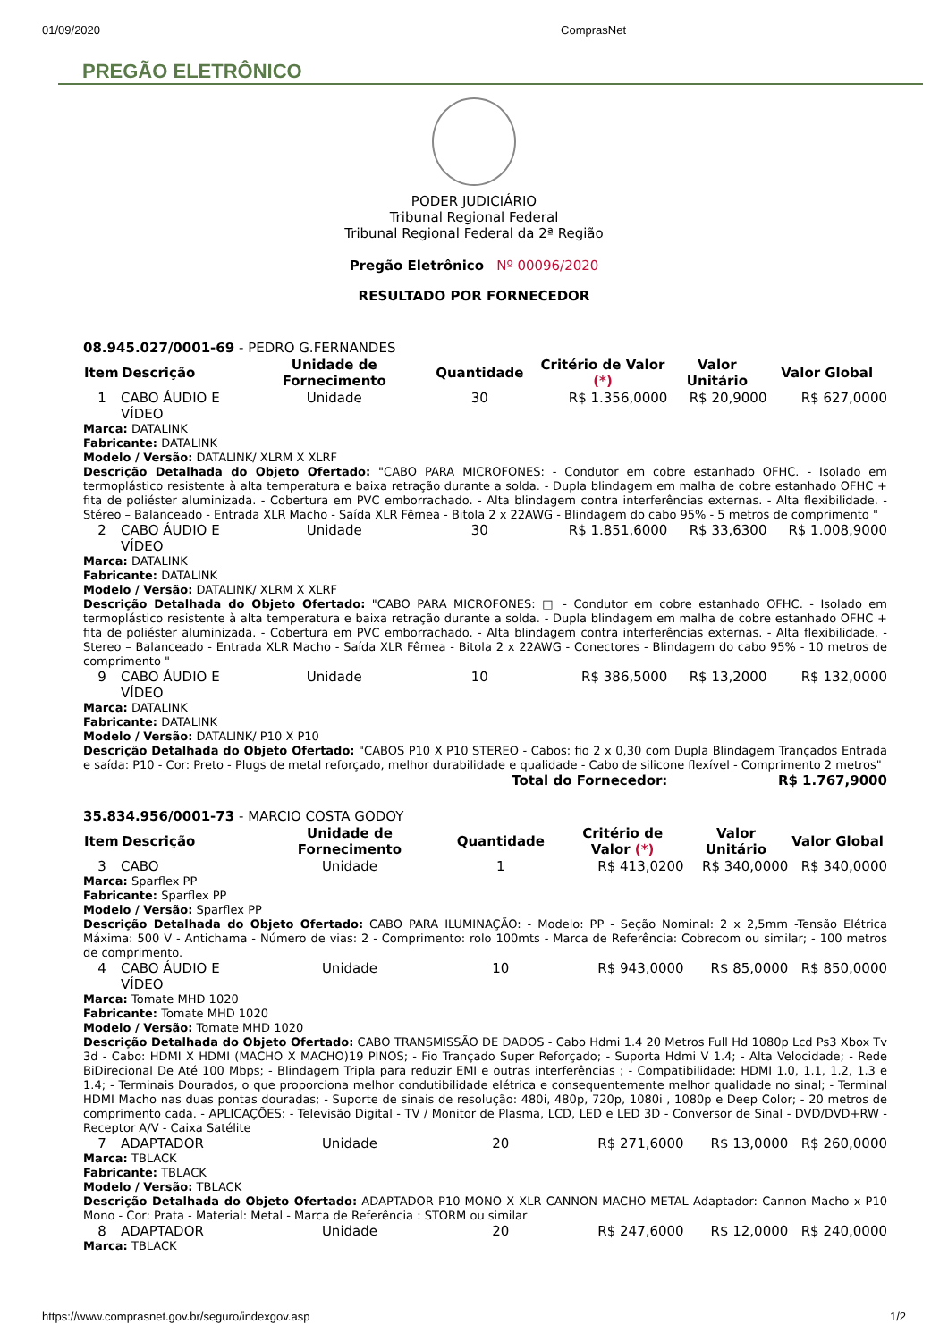01/09/2020 ComprasNet
PREGÃO ELETRÔNICO
PODER JUDICIÁRIO
Tribunal Regional Federal
Tribunal Regional Federal da 2ª Região
Pregão Eletrônico Nº 00096/2020
RESULTADO POR FORNECEDOR
08.945.027/0001-69 - PEDRO G.FERNANDES
| Item | Descrição | Unidade de Fornecimento | Quantidade | Critério de Valor (*) | Valor Unitário | Valor Global |
| --- | --- | --- | --- | --- | --- | --- |
| 1 | CABO ÁUDIO E VÍDEO | Unidade | 30 | R$ 1.356,0000 | R$ 20,9000 | R$ 627,0000 |
| Marca: DATALINK Fabricante: DATALINK Modelo / Versão: DATALINK/ XLRM X XLRF Descrição Detalhada do Objeto Ofertado: "CABO PARA MICROFONES: - Condutor em cobre estanhado OFHC. - Isolado em termoplástico resistente à alta temperatura e baixa retração durante a solda. - Dupla blindagem em malha de cobre estanhado OFHC + fita de poliéster aluminizada. - Cobertura em PVC emborrachado. - Alta blindagem contra interferências externas. - Alta flexibilidade. - Stéreo – Balanceado - Entrada XLR Macho - Saída XLR Fêmea - Bitola 2 x 22AWG - Blindagem do cabo 95% - 5 metros de comprimento " | | | | | | |
| 2 | CABO ÁUDIO E VÍDEO | Unidade | 30 | R$ 1.851,6000 | R$ 33,6300 | R$ 1.008,9000 |
| Marca: DATALINK Fabricante: DATALINK Modelo / Versão: DATALINK/ XLRM X XLRF Descrição Detalhada do Objeto Ofertado: "CABO PARA MICROFONES: □ - Condutor em cobre estanhado OFHC. - Isolado em termoplástico resistente à alta temperatura e baixa retração durante a solda. - Dupla blindagem em malha de cobre estanhado OFHC + fita de poliéster aluminizada. - Cobertura em PVC emborrachado. - Alta blindagem contra interferências externas. - Alta flexibilidade. - Stereo – Balanceado - Entrada XLR Macho - Saída XLR Fêmea - Bitola 2 x 22AWG - Conectores - Blindagem do cabo 95% - 10 metros de comprimento " | | | | | | |
| 9 | CABO ÁUDIO E VÍDEO | Unidade | 10 | R$ 386,5000 | R$ 13,2000 | R$ 132,0000 |
| Marca: DATALINK Fabricante: DATALINK Modelo / Versão: DATALINK/ P10 X P10 Descrição Detalhada do Objeto Ofertado: "CABOS P10 X P10 STEREO - Cabos: fio 2 x 0,30 com Dupla Blindagem Trançados Entrada e saída: P10 - Cor: Preto - Plugs de metal reforçado, melhor durabilidade e qualidade - Cabo de silicone flexível - Comprimento 2 metros" | | | | | | |
| Total do Fornecedor: | | | | | | R$ 1.767,9000 |
35.834.956/0001-73 - MARCIO COSTA GODOY
| Item | Descrição | Unidade de Fornecimento | Quantidade | Critério de Valor (*) | Valor Unitário | Valor Global |
| --- | --- | --- | --- | --- | --- | --- |
| 3 | CABO | Unidade | 1 | R$ 413,0200 | R$ 340,0000 | R$ 340,0000 |
| Marca: Sparflex PP Fabricante: Sparflex PP Modelo / Versão: Sparflex PP Descrição Detalhada do Objeto Ofertado: CABO PARA ILUMINAÇÃO: - Modelo: PP - Seção Nominal: 2 x 2,5mm -Tensão Elétrica Máxima: 500 V - Antichama - Número de vias: 2 - Comprimento: rolo 100mts - Marca de Referência: Cobrecom ou similar; - 100 metros de comprimento. | | | | | | |
| 4 | CABO ÁUDIO E VÍDEO | Unidade | 10 | R$ 943,0000 | R$ 85,0000 | R$ 850,0000 |
| Marca: Tomate MHD 1020 Fabricante: Tomate MHD 1020 Modelo / Versão: Tomate MHD 1020 Descrição Detalhada do Objeto Ofertado: CABO TRANSMISSÃO DE DADOS - Cabo Hdmi 1.4 20 Metros Full Hd 1080p Lcd Ps3 Xbox Tv 3d - Cabo: HDMI X HDMI (MACHO X MACHO)19 PINOS; - Fio Trançado Super Reforçado; - Suporta Hdmi V 1.4; - Alta Velocidade; - Rede BiDirecional De Até 100 Mbps; - Blindagem Tripla para reduzir EMI e outras interferências ; - Compatibilidade: HDMI 1.0, 1.1, 1.2, 1.3 e 1.4; - Terminais Dourados, o que proporciona melhor condutibilidade elétrica e consequentemente melhor qualidade no sinal; - Terminal HDMI Macho nas duas pontas douradas; - Suporte de sinais de resolução: 480i, 480p, 720p, 1080i , 1080p e Deep Color; - 20 metros de comprimento cada. - APLICAÇÕES: - Televisão Digital - TV / Monitor de Plasma, LCD, LED e LED 3D - Conversor de Sinal - DVD/DVD+RW - Receptor A/V - Caixa Satélite | | | | | | |
| 7 | ADAPTADOR | Unidade | 20 | R$ 271,6000 | R$ 13,0000 | R$ 260,0000 |
| Marca: TBLACK Fabricante: TBLACK Modelo / Versão: TBLACK Descrição Detalhada do Objeto Ofertado: ADAPTADOR P10 MONO X XLR CANNON MACHO METAL Adaptador: Cannon Macho x P10 Mono - Cor: Prata - Material: Metal - Marca de Referência : STORM ou similar | | | | | | |
| 8 | ADAPTADOR | Unidade | 20 | R$ 247,6000 | R$ 12,0000 | R$ 240,0000 |
| Marca: TBLACK | | | | | | |
https://www.comprasnet.gov.br/seguro/indexgov.asp 1/2